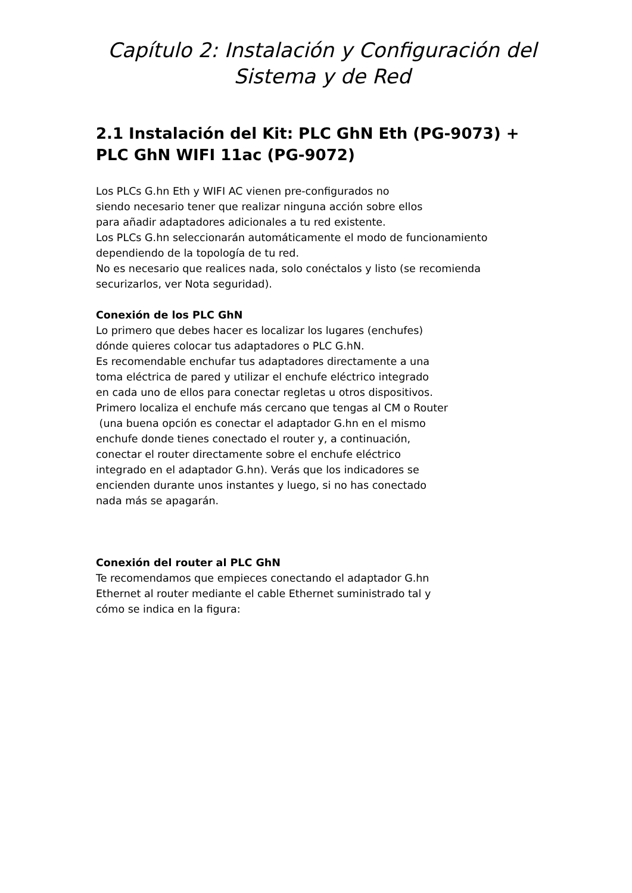Capítulo 2: Instalación y Configuración del
Sistema y de Red
2.1 Instalación del Kit: PLC GhN Eth (PG-9073) + PLC GhN WIFI 11ac (PG-9072)
Los PLCs G.hn Eth y WIFI AC vienen pre-configurados no
siendo necesario tener que realizar ninguna acción sobre ellos
para añadir adaptadores adicionales a tu red existente.
Los PLCs G.hn seleccionarán automáticamente el modo de funcionamiento
dependiendo de la topología de tu red.
No es necesario que realices nada, solo conéctalos y listo (se recomienda
securizarlos, ver Nota seguridad).
Conexión de los PLC GhN
Lo primero que debes hacer es localizar los lugares (enchufes)
dónde quieres colocar tus adaptadores o PLC G.hN.
Es recomendable enchufar tus adaptadores directamente a una
toma eléctrica de pared y utilizar el enchufe eléctrico integrado
en cada uno de ellos para conectar regletas u otros dispositivos.
Primero localiza el enchufe más cercano que tengas al CM o Router
(una buena opción es conectar el adaptador G.hn en el mismo
enchufe donde tienes conectado el router y, a continuación,
conectar el router directamente sobre el enchufe eléctrico
integrado en el adaptador G.hn). Verás que los indicadores se
encienden durante unos instantes y luego, si no has conectado
nada más se apagarán.
Conexión del router al PLC GhN
Te recomendamos que empieces conectando el adaptador G.hn
Ethernet al router mediante el cable Ethernet suministrado tal y
cómo se indica en la figura: